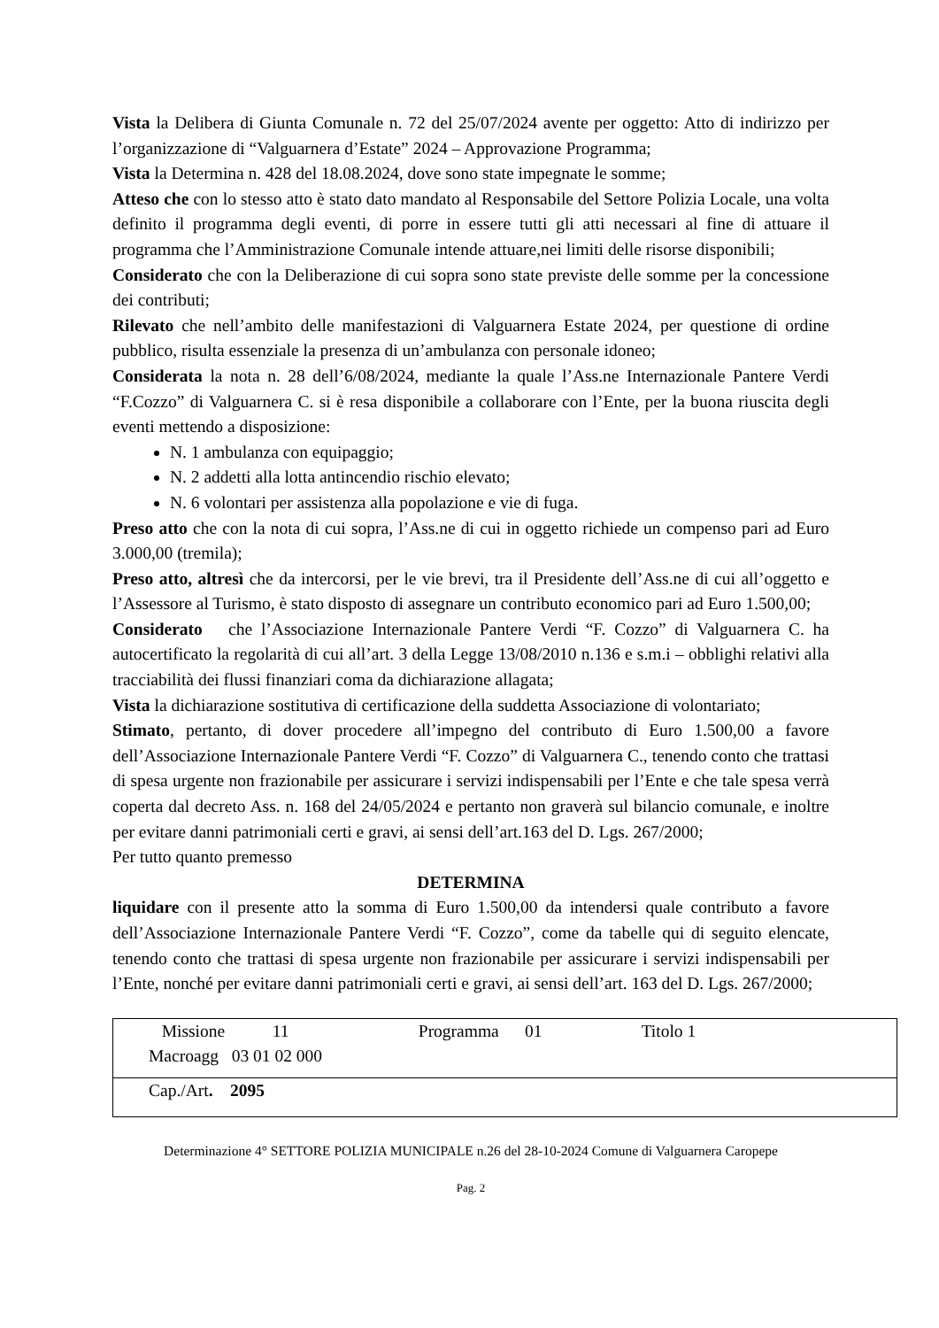Vista la Delibera di Giunta Comunale n. 72 del 25/07/2024 avente per oggetto: Atto di indirizzo per l’organizzazione di “Valguarnera d’Estate” 2024 – Approvazione Programma;
Vista la Determina n. 428 del 18.08.2024, dove sono state impegnate le somme;
Atteso che con lo stesso atto è stato dato mandato al Responsabile del Settore Polizia Locale, una volta definito il programma degli eventi, di porre in essere tutti gli atti necessari al fine di attuare il programma che l’Amministrazione Comunale intende attuare,nei limiti delle risorse disponibili;
Considerato che con la Deliberazione di cui sopra sono state previste delle somme per la concessione dei contributi;
Rilevato che nell’ambito delle manifestazioni di Valguarnera Estate 2024, per questione di ordine pubblico, risulta essenziale la presenza di un’ambulanza con personale idoneo;
Considerata la nota n. 28 dell’6/08/2024, mediante la quale l’Ass.ne Internazionale Pantere Verdi “F.Cozzo” di Valguarnera C. si è resa disponibile a collaborare con l’Ente, per la buona riuscita degli eventi mettendo a disposizione:
N. 1 ambulanza con equipaggio;
N. 2 addetti alla lotta antincendio rischio elevato;
N. 6 volontari per assistenza alla popolazione e vie di fuga.
Preso atto che con la nota di cui sopra, l’Ass.ne di cui in oggetto richiede un compenso pari ad Euro 3.000,00 (tremila);
Preso atto, altresì che da intercorsi, per le vie brevi, tra il Presidente dell’Ass.ne di cui all’oggetto e l’Assessore al Turismo, è stato disposto di assegnare un contributo economico pari ad Euro 1.500,00;
Considerato che l’Associazione Internazionale Pantere Verdi “F. Cozzo” di Valguarnera C. ha autocertificato la regolarità di cui all’art. 3 della Legge 13/08/2010 n.136 e s.m.i – obblighi relativi alla tracciabilità dei flussi finanziari coma da dichiarazione allagata;
Vista la dichiarazione sostitutiva di certificazione della suddetta Associazione di volontariato;
Stimato, pertanto, di dover procedere all’impegno del contributo di Euro 1.500,00 a favore dell’Associazione Internazionale Pantere Verdi “F. Cozzo” di Valguarnera C., tenendo conto che trattasi di spesa urgente non frazionabile per assicurare i servizi indispensabili per l’Ente e che tale spesa verrà coperta dal decreto Ass. n. 168 del 24/05/2024 e pertanto non graverà sul bilancio comunale, e inoltre per evitare danni patrimoniali certi e gravi, ai sensi dell’art.163 del D. Lgs. 267/2000;
Per tutto quanto premesso
DETERMINA
liquidare con il presente atto la somma di Euro 1.500,00 da intendersi quale contributo a favore dell’Associazione Internazionale Pantere Verdi “F. Cozzo”, come da tabelle qui di seguito elencate, tenendo conto che trattasi di spesa urgente non frazionabile per assicurare i servizi indispensabili per l’Ente, nonché per evitare danni patrimoniali certi e gravi, ai sensi dell’art. 163 del D. Lgs. 267/2000;
| Missione 11 Programma 01 Titolo 1 Macroagg 03 01 02 000 |
| Cap./Art . 2095 |
Determinazione 4° SETTORE POLIZIA MUNICIPALE n.26 del 28-10-2024 Comune di Valguarnera Caropepe
Pag. 2